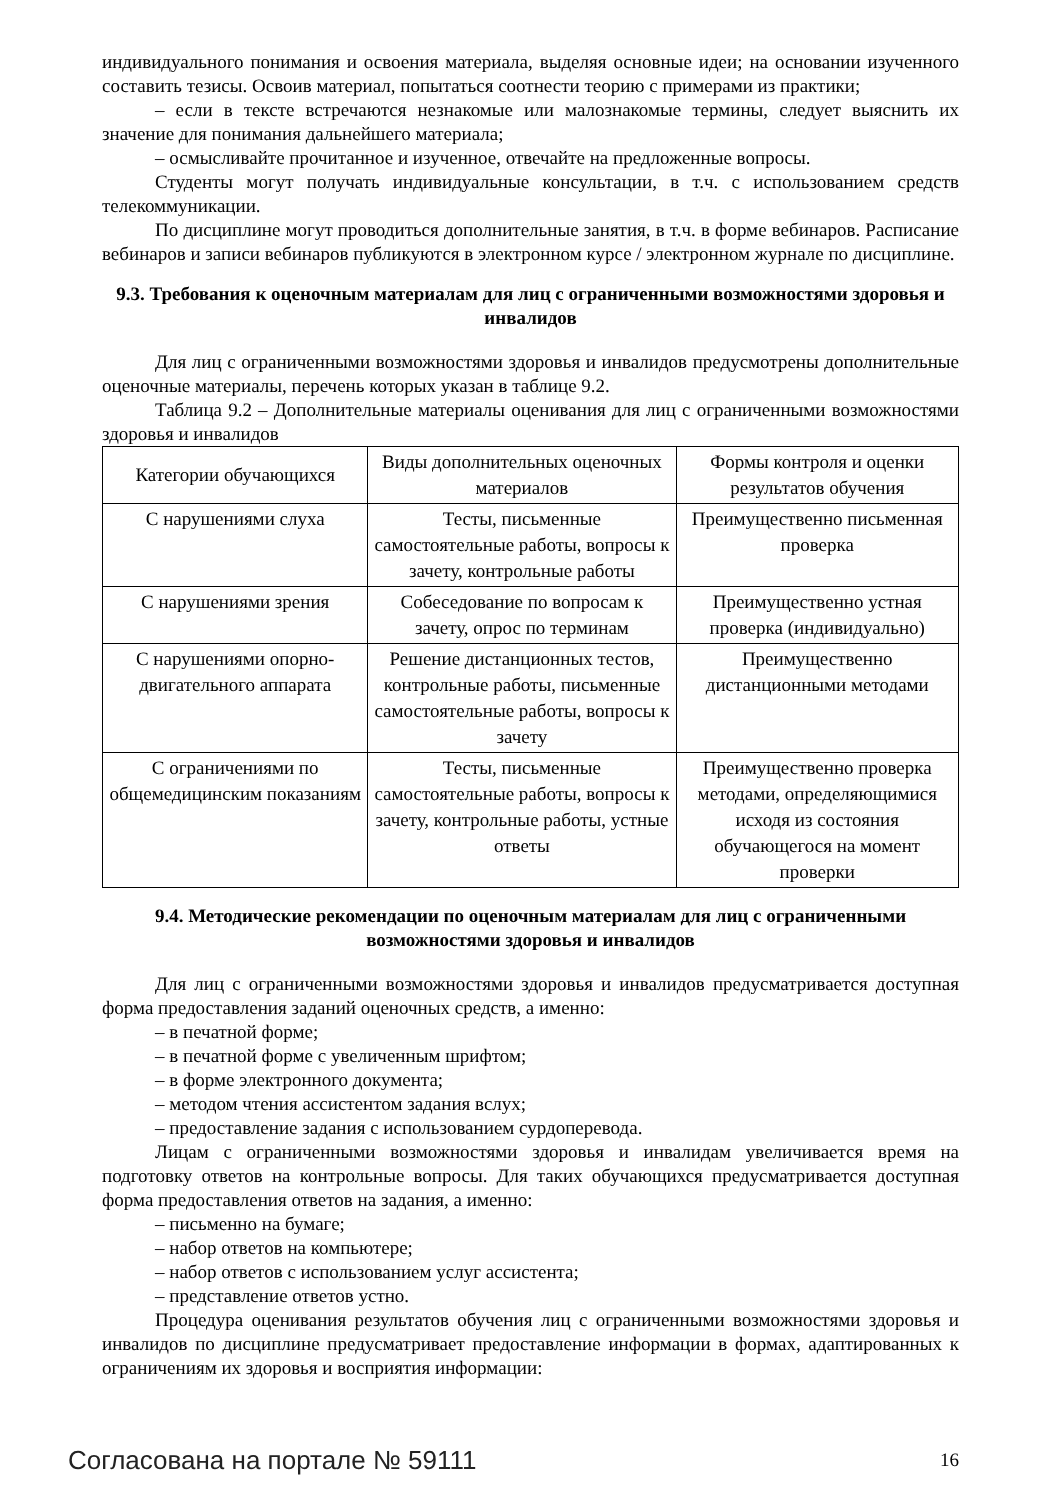индивидуального понимания и освоения материала, выделяя основные идеи; на основании изученного составить тезисы. Освоив материал, попытаться соотнести теорию с примерами из практики;
– если в тексте встречаются незнакомые или малознакомые термины, следует выяснить их значение для понимания дальнейшего материала;
– осмысливайте прочитанное и изученное, отвечайте на предложенные вопросы.
Студенты могут получать индивидуальные консультации, в т.ч. с использованием средств телекоммуникации.
По дисциплине могут проводиться дополнительные занятия, в т.ч. в форме вебинаров. Расписание вебинаров и записи вебинаров публикуются в электронном курсе / электронном журнале по дисциплине.
9.3. Требования к оценочным материалам для лиц с ограниченными возможностями здоровья и инвалидов
Для лиц с ограниченными возможностями здоровья и инвалидов предусмотрены дополнительные оценочные материалы, перечень которых указан в таблице 9.2.
Таблица 9.2 – Дополнительные материалы оценивания для лиц с ограниченными возможностями здоровья и инвалидов
| Категории обучающихся | Виды дополнительных оценочных материалов | Формы контроля и оценки результатов обучения |
| С нарушениями слуха | Тесты, письменные самостоятельные работы, вопросы к зачету, контрольные работы | Преимущественно письменная проверка |
| С нарушениями зрения | Собеседование по вопросам к зачету, опрос по терминам | Преимущественно устная проверка (индивидуально) |
| С нарушениями опорно-двигательного аппарата | Решение дистанционных тестов, контрольные работы, письменные самостоятельные работы, вопросы к зачету | Преимущественно дистанционными методами |
| С ограничениями по общемедицинским показаниям | Тесты, письменные самостоятельные работы, вопросы к зачету, контрольные работы, устные ответы | Преимущественно проверка методами, определяющимися исходя из состояния обучающегося на момент проверки |
9.4. Методические рекомендации по оценочным материалам для лиц с ограниченными возможностями здоровья и инвалидов
Для лиц с ограниченными возможностями здоровья и инвалидов предусматривается доступная форма предоставления заданий оценочных средств, а именно:
– в печатной форме;
– в печатной форме с увеличенным шрифтом;
– в форме электронного документа;
– методом чтения ассистентом задания вслух;
– предоставление задания с использованием сурдоперевода.
Лицам с ограниченными возможностями здоровья и инвалидам увеличивается время на подготовку ответов на контрольные вопросы. Для таких обучающихся предусматривается доступная форма предоставления ответов на задания, а именно:
– письменно на бумаге;
– набор ответов на компьютере;
– набор ответов с использованием услуг ассистента;
– представление ответов устно.
Процедура оценивания результатов обучения лиц с ограниченными возможностями здоровья и инвалидов по дисциплине предусматривает предоставление информации в формах, адаптированных к ограничениям их здоровья и восприятия информации:
Согласована на портале № 59111 16